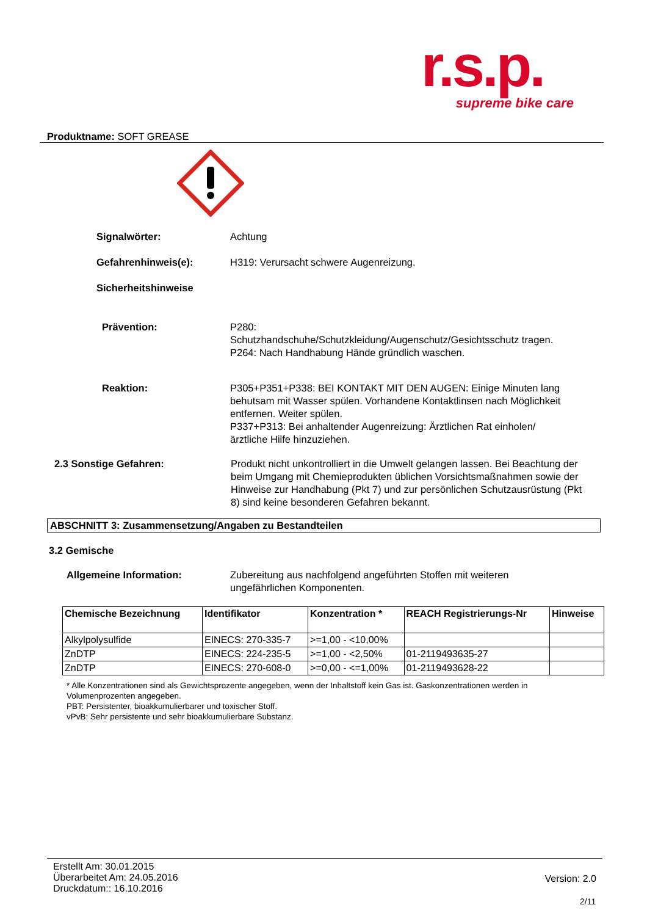r.s.p.
supreme bike care
Produktname: SOFT GREASE
Signalwörter: Achtung
Gefahrenhinweis(e): H319: Verursacht schwere Augenreizung.
Sicherheitshinweise
Prävention: P280:
Schutzhandschuhe/Schutzkleidung/Augenschutz/Gesichtsschutz tragen.
P264: Nach Handhabung Hände gründlich waschen.
Reaktion: P305+P351+P338: BEI KONTAKT MIT DEN AUGEN: Einige Minuten lang behutsam mit Wasser spülen. Vorhandene Kontaktlinsen nach Möglichkeit entfernen. Weiter spülen.
P337+P313: Bei anhaltender Augenreizung: Ärztlichen Rat einholen/ärztliche Hilfe hinzuziehen.
2.3 Sonstige Gefahren: Produkt nicht unkontrolliert in die Umwelt gelangen lassen. Bei Beachtung der beim Umgang mit Chemieprodukten üblichen Vorsichtsmaßnahmen sowie der Hinweise zur Handhabung (Pkt 7) und zur persönlichen Schutzausrüstung (Pkt 8) sind keine besonderen Gefahren bekannt.
ABSCHNITT 3: Zusammensetzung/Angaben zu Bestandteilen
3.2 Gemische
Allgemeine Information: Zubereitung aus nachfolgend angeführten Stoffen mit weiteren ungefährlichen Komponenten.
| Chemische Bezeichnung | Identifikator | Konzentration * | REACH Registrierungs-Nr | Hinweise |
| --- | --- | --- | --- | --- |
| Alkylpolysulfide | EINECS: 270-335-7 | >=1,00 - <10,00% | | |
| ZnDTP | EINECS: 224-235-5 | >=1,00 - <2,50% | 01-2119493635-27 | |
| ZnDTP | EINECS: 270-608-0 | >=0,00 - <=1,00% | 01-2119493628-22 | |
* Alle Konzentrationen sind als Gewichtsprozente angegeben, wenn der Inhaltstoff kein Gas ist. Gaskonzentrationen werden in Volumenprozenten angegeben.
PBT: Persistenter, bioakkumulierbarer und toxischer Stoff.
vPvB: Sehr persistente und sehr bioakkumulierbare Substanz.
Erstellt Am: 30.01.2015
Überarbeitet Am: 24.05.2016
Druckdatum:: 16.10.2016
Version: 2.0
2/11